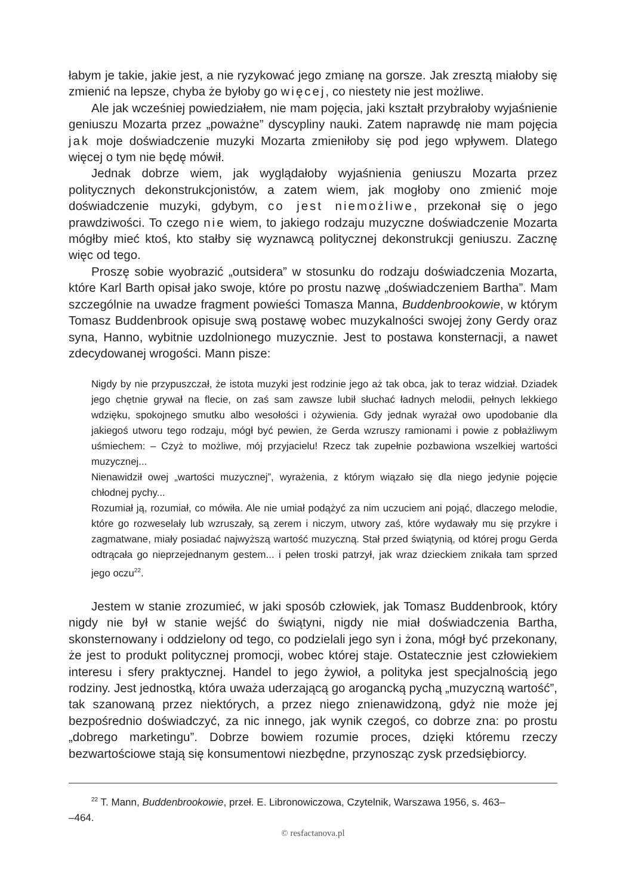łabym je takie, jakie jest, a nie ryzykować jego zmianę na gorsze. Jak zresztą miałoby się zmienić na lepsze, chyba że byłoby go więcej, co niestety nie jest możliwe.
Ale jak wcześniej powiedziałem, nie mam pojęcia, jaki kształt przybrałoby wyjaśnienie geniuszu Mozarta przez „poważne” dyscypliny nauki. Zatem naprawdę nie mam pojęcia jak moje doświadczenie muzyki Mozarta zmieniłoby się pod jego wpływem. Dlatego więcej o tym nie będę mówił.
Jednak dobrze wiem, jak wyglądałoby wyjaśnienia geniuszu Mozarta przez politycznych dekonstrukcjonistów, a zatem wiem, jak mogłoby ono zmienić moje doświadczenie muzyki, gdybym, co jest niemożliwe, przekonał się o jego prawdziwości. To czego nie wiem, to jakiego rodzaju muzyczne doświadczenie Mozarta mógłby mieć ktoś, kto stałby się wyznawcą politycznej dekonstrukcji geniuszu. Zacznę więc od tego.
Proszę sobie wyobrazić „outsidera” w stosunku do rodzaju doświadczenia Mozarta, które Karl Barth opisał jako swoje, które po prostu nazwę „doświadczeniem Bartha”. Mam szczególnie na uwadze fragment powieści Tomasza Manna, Buddenbrookowie, w którym Tomasz Buddenbrook opisuje swą postawę wobec muzykalności swojej żony Gerdy oraz syna, Hanno, wybitnie uzdolnionego muzycznie. Jest to postawa konsternacji, a nawet zdecydowanej wrogości. Mann pisze:
Nigdy by nie przypuszczał, że istota muzyki jest rodzinie jego aż tak obca, jak to teraz widział. Dziadek jego chętnie grywał na flecie, on zaś sam zawsze lubił słuchać ładnych melodii, pełnych lekkiego wdzięku, spokojnego smutku albo wesołości i ożywienia. Gdy jednak wyrażał owo upodobanie dla jakiegoś utworu tego rodzaju, mógł być pewien, że Gerda wzruszy ramionami i powie z pobłażliwym uśmiechem: – Czyż to możliwe, mój przyjacielu! Rzecz tak zupełnie pozbawiona wszelkiej wartości muzycznej...
Nienawidził owej „wartości muzycznej”, wyrażenia, z którym wiązało się dla niego jedynie pojęcie chłodnej pychy...
Rozumiał ją, rozumiał, co mówiła. Ale nie umiał podążyć za nim uczuciem ani pojąć, dlaczego melodie, które go rozweselały lub wzruszały, są zerem i niczym, utwory zaś, które wydawały mu się przykre i zagmatwane, miały posiadać najwyższą wartość muzyczną. Stał przed świątynią, od której progu Gerda odtrącała go nieprzejednanym gestem... i pełen troski patrzył, jak wraz dzieckiem znikała tam sprzed jego oczu<sup>22</sup>.
Jestem w stanie zrozumieć, w jaki sposób człowiek, jak Tomasz Buddenbrook, który nigdy nie był w stanie wejść do świątyni, nigdy nie miał doświadczenia Bartha, skonsternowany i oddzielony od tego, co podzielali jego syn i żona, mógł być przekonany, że jest to produkt politycznej promocji, wobec której staje. Ostatecznie jest człowiekiem interesu i sfery praktycznej. Handel to jego żywioł, a polityka jest specjalnością jego rodziny. Jest jednostką, która uważa uderzającą go arogancką pychą „muzyczną wartość”, tak szanowaną przez niektórych, a przez niego znienawidzoną, gdyż nie może jej bezpośrednio doświadczyć, za nic innego, jak wynik czegoś, co dobrze zna: po prostu „dobrego marketingu”. Dobrze bowiem rozumie proces, dzięki któremu rzeczy bezwartościowe stają się konsumentowi niezbędne, przynosząc zysk przedsiębiorcy.
<sup>22</sup> T. Mann, Buddenbrookowie, przeł. E. Libronowiczowa, Czytelnik, Warszawa 1956, s. 463–
–464.
© resfactanova.pl